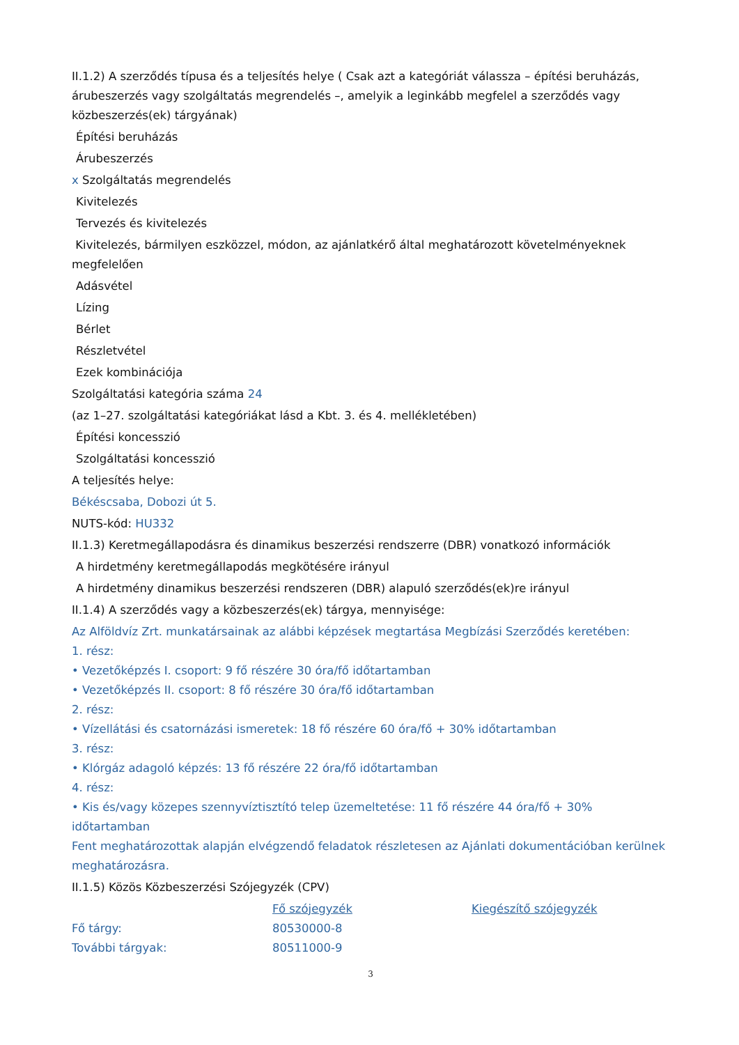II.1.2) A szerződés típusa és a teljesítés helye ( Csak azt a kategóriát válassza – építési beruházás, árubeszerzés vagy szolgáltatás megrendelés –, amelyik a leginkább megfelel a szerződés vagy közbeszerzés(ek) tárgyának)
Építési beruházás
Árubeszerzés
x Szolgáltatás megrendelés
Kivitelezés
Tervezés és kivitelezés
Kivitelezés, bármilyen eszközzel, módon, az ajánlatkérő által meghatározott követelményeknek megfelelően
Adásvétel
Lízing
Bérlet
Részletvétel
Ezek kombinációja
Szolgáltatási kategória száma 24
(az 1–27. szolgáltatási kategóriákat lásd a Kbt. 3. és 4. mellékletében)
Építési koncesszió
Szolgáltatási koncesszió
A teljesítés helye:
Békéscsaba, Dobozi út 5.
NUTS-kód: HU332
II.1.3) Keretmegállapodásra és dinamikus beszerzési rendszerre (DBR) vonatkozó információk
A hirdetmény keretmegállapodás megkötésére irányul
A hirdetmény dinamikus beszerzési rendszeren (DBR) alapuló szerződés(ek)re irányul
II.1.4) A szerződés vagy a közbeszerzés(ek) tárgya, mennyisége:
Az Alföldvíz Zrt. munkatársainak az alábbi képzések megtartása Megbízási Szerződés keretében:
1. rész:
• Vezetőképzés I. csoport: 9 fő részére 30 óra/fő időtartamban
• Vezetőképzés II. csoport: 8 fő részére 30 óra/fő időtartamban
2. rész:
• Vízellátási és csatornázási ismeretek: 18 fő részére 60 óra/fő + 30% időtartamban
3. rész:
• Klórgáz adagoló képzés: 13 fő részére 22 óra/fő időtartamban
4. rész:
• Kis és/vagy közepes szennyvíztisztító telep üzemeltetése: 11 fő részére 44 óra/fő + 30% időtartamban
Fent meghatározottak alapján elvégzendő feladatok részletesen az Ajánlati dokumentációban kerülnek meghatározásra.
II.1.5) Közös Közbeszerzési Szójegyzék (CPV)
| | Fő szójegyzék | Kiegészítő szójegyzék |
| Fő tárgy: | 80530000-8 | |
| További tárgyak: | 80511000-9 | |
3